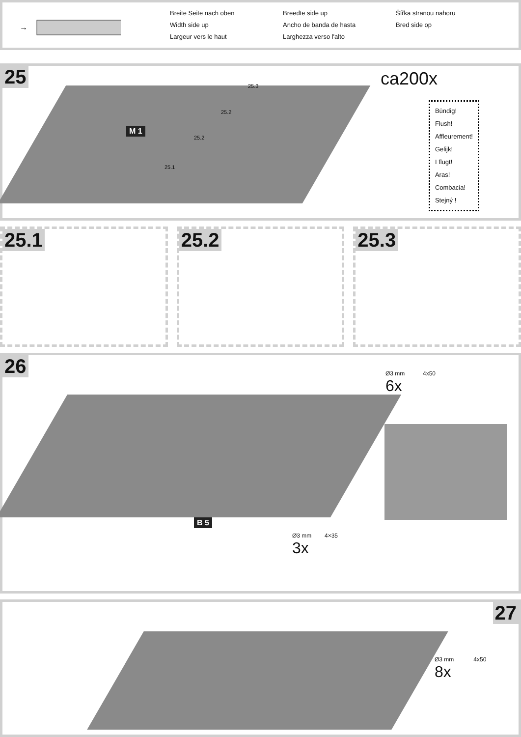→
←
Breite Seite nach oben
Breedte side up
Šířka stranou nahoru
Width side up
Ancho de banda de hasta
Bred side op
Largeur vers le haut
Larghezza verso l'alto
25
M 1
25.1
25.2
25.2
25.3 ca200x
Bündig!
Flush!
Affleurement!
Gelijk!
I flugt!
Aras!
Combacia!
Stejný !
25.1 25.2 25.3
26
B 5
Ø3 mm 4x50
6x
Ø3 mm 4×35
3x
27
Ø3 mm 4x50
8x